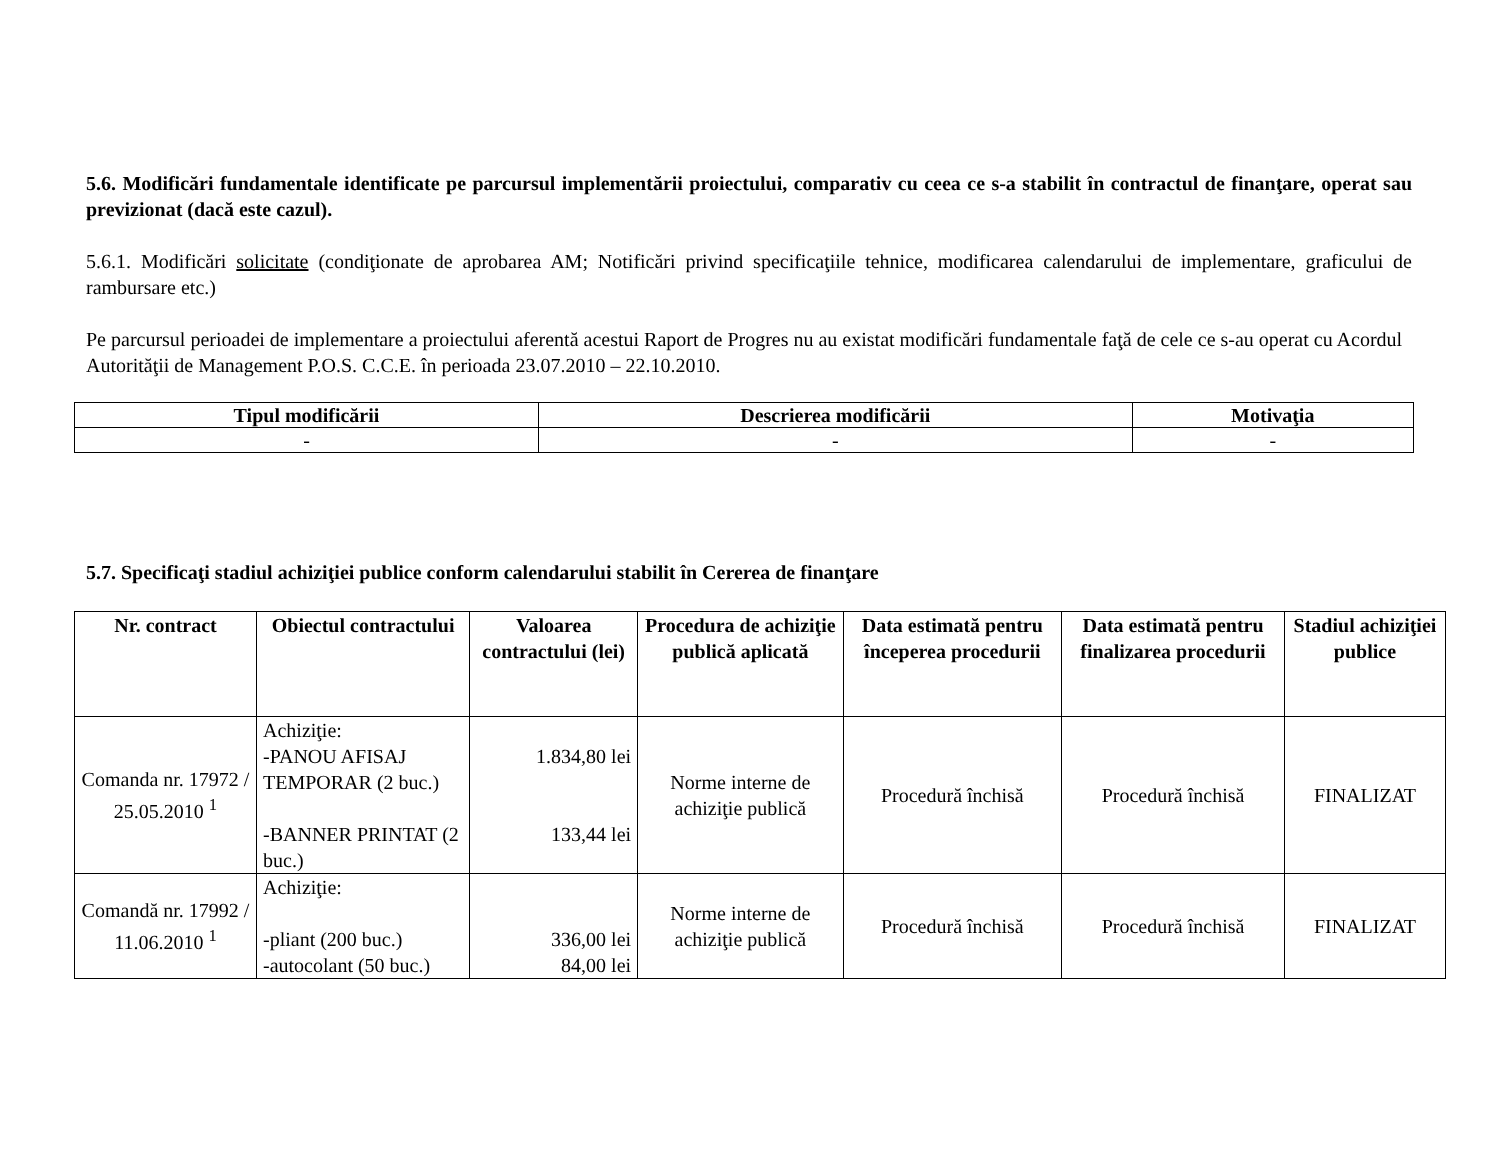5.6. Modificări fundamentale identificate pe parcursul implementării proiectului, comparativ cu ceea ce s-a stabilit în contractul de finanţare, operat sau previzionat (dacă este cazul).
5.6.1. Modificări solicitate (condiţionate de aprobarea AM; Notificări privind specificaţiile tehnice, modificarea calendarului de implementare, graficului de rambursare etc.)
Pe parcursul perioadei de implementare a proiectului aferentă acestui Raport de Progres nu au existat modificări fundamentale faţă de cele ce s-au operat cu Acordul Autorităţii de Management P.O.S. C.C.E. în perioada 23.07.2010 – 22.10.2010.
| Tipul modificării | Descrierea modificării | Motivaţia |
| --- | --- | --- |
| - | - | - |
5.7. Specificaţi stadiul achiziţiei publice conform calendarului stabilit în Cererea de finanţare
| Nr. contract | Obiectul contractului | Valoarea contractului (lei) | Procedura de achiziţie publică aplicată | Data estimată pentru începerea procedurii | Data estimată pentru finalizarea procedurii | Stadiul achiziţiei publice |
| --- | --- | --- | --- | --- | --- | --- |
| Comanda nr. 17972 / 25.05.2010 <sup>1</sup> | Achiziţie: -PANOU AFISAJ TEMPORAR (2 buc.) -BANNER PRINTAT (2 buc.) | 1.834,80 lei 133,44 lei | Norme interne de achiziţie publică | Procedură închisă | Procedură închisă | FINALIZAT |
| Comandă nr. 17992 / 11.06.2010 <sup>1</sup> | Achiziţie: -pliant (200 buc.) -autocolant (50 buc.) | 336,00 lei 84,00 lei | Norme interne de achiziţie publică | Procedură închisă | Procedură închisă | FINALIZAT |